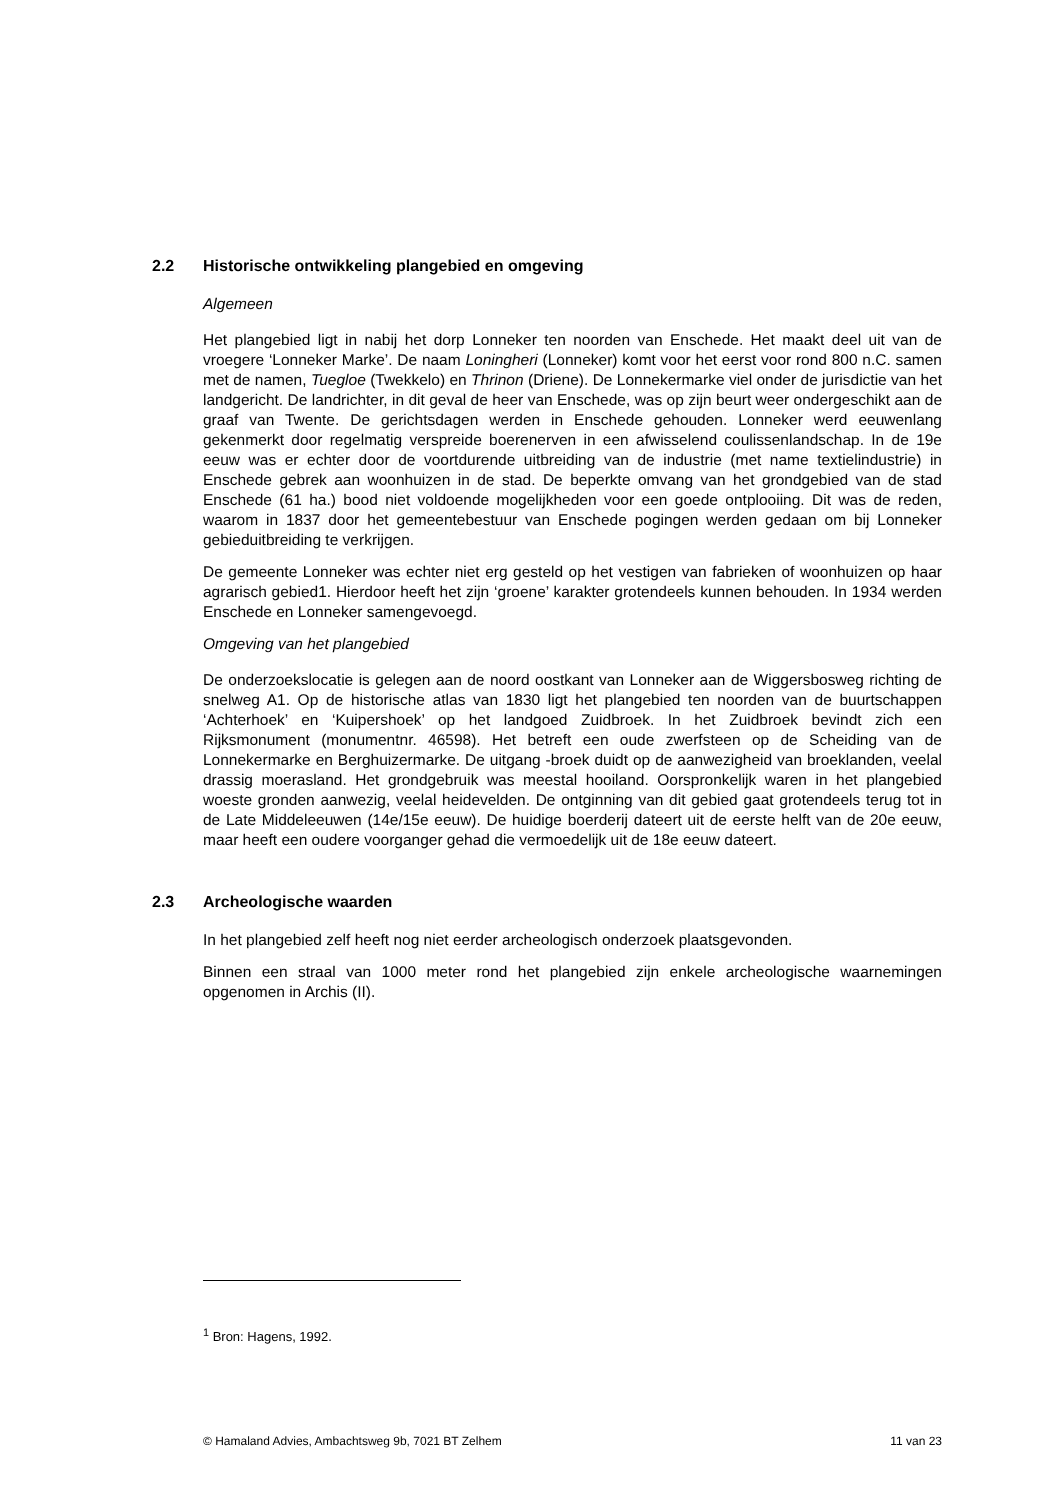2.2 Historische ontwikkeling plangebied en omgeving
Algemeen
Het plangebied ligt in nabij het dorp Lonneker ten noorden van Enschede. Het maakt deel uit van de vroegere ‘Lonneker Marke’. De naam Loningheri (Lonneker) komt voor het eerst voor rond 800 n.C. samen met de namen, Tuegloe (Twekkelo) en Thrinon (Driene). De Lonnekermarke viel onder de jurisdictie van het landgericht. De landrichter, in dit geval de heer van Enschede, was op zijn beurt weer ondergeschikt aan de graaf van Twente. De gerichtsdagen werden in Enschede gehouden. Lonneker werd eeuwenlang gekenmerkt door regelmatig verspreide boerenerven in een afwisselend coulissenlandschap. In de 19e eeuw was er echter door de voortdurende uitbreiding van de industrie (met name textielindustrie) in Enschede gebrek aan woonhuizen in de stad. De beperkte omvang van het grondgebied van de stad Enschede (61 ha.) bood niet voldoende mogelijkheden voor een goede ontplooiing. Dit was de reden, waarom in 1837 door het gemeentebestuur van Enschede pogingen werden gedaan om bij Lonneker gebieduitbreiding te verkrijgen.
De gemeente Lonneker was echter niet erg gesteld op het vestigen van fabrieken of woonhuizen op haar agrarisch gebied1. Hierdoor heeft het zijn ‘groene’ karakter grotendeels kunnen behouden. In 1934 werden Enschede en Lonneker samengevoegd.
Omgeving van het plangebied
De onderzoekslocatie is gelegen aan de noord oostkant van Lonneker aan de Wiggersbosweg richting de snelweg A1. Op de historische atlas van 1830 ligt het plangebied ten noorden van de buurtschappen ‘Achterhoek’ en ‘Kuipershoek’ op het landgoed Zuidbroek. In het Zuidbroek bevindt zich een Rijksmonument (monumentnr. 46598). Het betreft een oude zwerfsteen op de Scheiding van de Lonnekermarke en Berghuizermarke. De uitgang -broek duidt op de aanwezigheid van broeklanden, veelal drassig moerasland. Het grondgebruik was meestal hooiland. Oorspronkelijk waren in het plangebied woeste gronden aanwezig, veelal heidevelden. De ontginning van dit gebied gaat grotendeels terug tot in de Late Middeleeuwen (14e/15e eeuw). De huidige boerderij dateert uit de eerste helft van de 20e eeuw, maar heeft een oudere voorganger gehad die vermoedelijk uit de 18e eeuw dateert.
2.3 Archeologische waarden
In het plangebied zelf heeft nog niet eerder archeologisch onderzoek plaatsgevonden.
Binnen een straal van 1000 meter rond het plangebied zijn enkele archeologische waarnemingen opgenomen in Archis (II).
<sup>1</sup> Bron: Hagens, 1992.
© Hamaland Advies, Ambachtsweg 9b, 7021 BT Zelhem 11 van 23